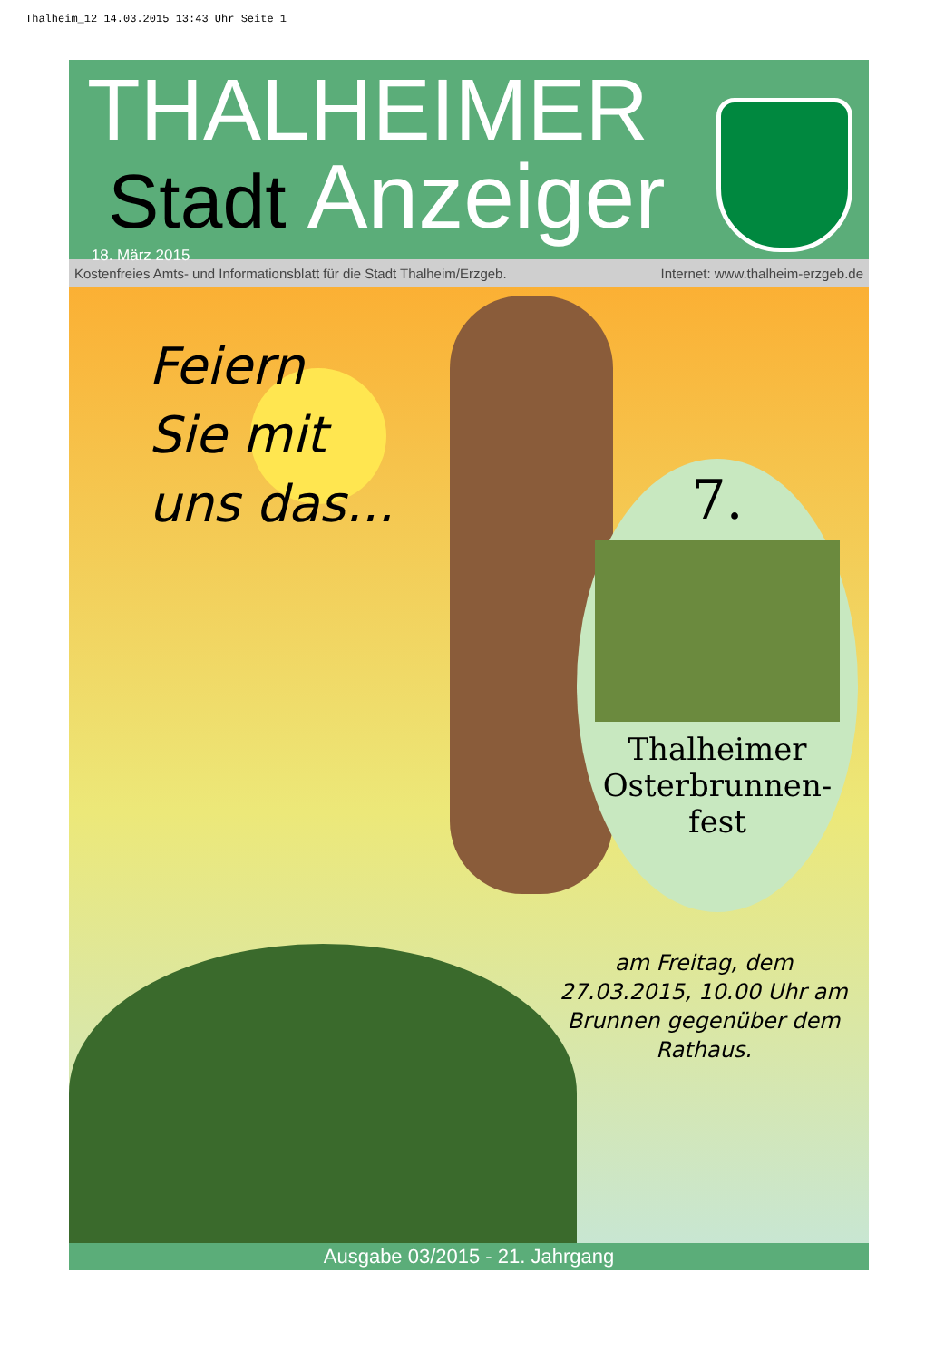Thalheim_12 14.03.2015 13:43 Uhr Seite 1
THALHEIMER
Stadt Anzeiger
18. März 2015
Kostenfreies Amts- und Informationsblatt für die Stadt Thalheim/Erzgeb. Internet: www.thalheim-erzgeb.de
Feiern
Sie mit
uns das...
7.
Thalheimer
Osterbrunnen-
fest
am Freitag, dem 27.03.2015, 10.00 Uhr am Brunnen gegenüber dem Rathaus.
Ausgabe 03/2015 - 21. Jahrgang